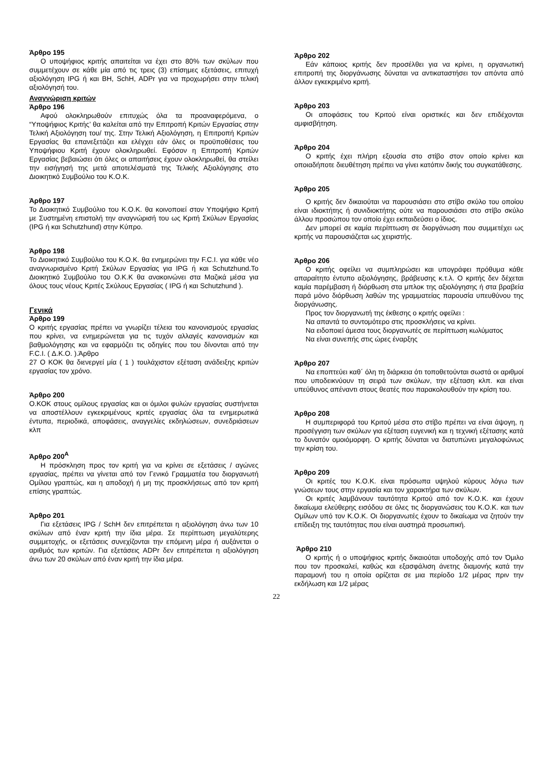Άρθρο 195
Ο υποψήφιος κριτής απαιτείται να έχει στο 80% των σκύλων που συμμετέχουν σε κάθε μία από τις τρεις (3) επίσημες εξετάσεις, επιτυχή αξιολόγηση IPG ή και BH, SchH, ADPr για να προχωρήσει στην τελική αξιολόγησή του.
Αναγνώριση κριτών
Άρθρο 196
Αφού ολοκληρωθούν επιτυχώς όλα τα προαναφερόμενα, ο “Υποψήφιος Κριτής’ θα καλείται από την Επιτροπή Κριτών Εργασίας στην Τελική Αξιολόγηση του/ της. Στην Τελική Αξιολόγηση, η Επιτροπή Κριτών Εργασίας θα επανεξετάζει και ελέγχει εάν όλες οι προϋποθέσεις του Υποψήφιου Κριτή έχουν ολοκληρωθεί. Εφόσον η Επιτροπή Κριτών Εργασίας βεβαιώσει ότι όλες οι απαιτήσεις έχουν ολοκληρωθεί, θα στείλει την εισήγησή της μετά αποτελέσματά της Τελικής Αξιολόγησης στο Διοικητικό Συμβούλιο του Κ.Ο.Κ.
Άρθρο 197
Το Διοικητικό Συμβούλιο του Κ.Ο.Κ. θα κοινοποιεί στον Υποψήφιο Κριτή με Συστημένη επιστολή την αναγνώρισή του ως Κριτή Σκύλων Εργασίας (IPG ή και Schutzhund) στην Κύπρο.
Άρθρο 198
Το Διοικητικό Συμβούλιο του Κ.Ο.Κ. θα ενημερώνει την F.C.I. για κάθε νέο αναγνωρισμένο Κριτή Σκύλων Εργασίας για IPG ή και Schutzhund.Το Διοικητικό Συμβούλιο του Ο.Κ.Κ θα ανακοινώνει στα Μαζικά μέσα για όλους τους νέους Κριτές Σκύλους Εργασίας ( IPG ή και Schutzhund ).
Γενικά
Άρθρο 199
Ο κριτής εργασίας πρέπει να γνωρίζει τέλεια του κανονισμούς εργασίας που κρίνει, να ενημερώνεται για τις τυχόν αλλαγές κανονισμών και βαθμολόγησης και να εφαρμόζει τις οδηγίες που του δίνονται από την F.C.I. ( Δ.Κ.Ο. ).Άρθρο
27 Ο ΚΟΚ θα διενεργεί μία ( 1 ) τουλάχιστον εξέταση ανάδειξης κριτών εργασίας τον χρόνο.
Άρθρο 200
Ο.ΚΟΚ στους ομίλους εργασίας και οι όμιλοι φυλών εργασίας συστήνεται να αποστέλλουν εγκεκριμένους κριτές εργασίας όλα τα ενημερωτικά έντυπα, περιοδικά, αποφάσεις, αναγγελίες εκδηλώσεων, συνεδριάσεων κλπ
Άρθρο 200<sup>Α</sup>
Η πρόσκληση προς τον κριτή για να κρίνει σε εξετάσεις / αγώνες εργασίας, πρέπει να γίνεται από τον Γενικό Γραμματέα του διοργανωτή Ομίλου γραπτώς, και η αποδοχή ή μη της προσκλήσεως από τον κριτή επίσης γραπτώς.
Άρθρο 201
Για εξετάσεις IPG / SchH δεν επιτρέπεται η αξιολόγηση άνω των 10 σκύλων από έναν κριτή την ίδια μέρα. Σε περίπτωση μεγαλύτερης συμμετοχής, οι εξετάσεις συνεχίζονται την επόμενη μέρα ή αυξάνεται ο αριθμός των κριτών. Για εξετάσεις ADPr δεν επιτρέπεται η αξιολόγηση άνω των 20 σκύλων από έναν κριτή την ίδια μέρα.
Άρθρο 202
Εάν κάποιος κριτής δεν προσέλθει για να κρίνει, η οργανωτική επιτροπή της διοργάνωσης δύναται να αντικαταστήσει τον απόντα από άλλον εγκεκριμένο κριτή.
Άρθρο 203
Οι αποφάσεις του Κριτού είναι οριστικές και δεν επιδέχονται αμφισβήτηση.
Άρθρο 204
Ο κριτής έχει πλήρη εξουσία στο στίβο στον οποίο κρίνει και οποιαδήποτε διευθέτηση πρέπει να γίνει κατόπιν δικής του συγκατάθεσης.
Άρθρο 205
Ο κριτής δεν δικαιούται να παρουσιάσει στο στίβο σκύλο του οποίου είναι ιδιοκτήτης ή συνιδιοκτήτης ούτε να παρουσιάσει στο στίβο σκύλο άλλου προσώπου τον οποίο έχει εκπαιδεύσει ο ίδιος.
Δεν μπορεί σε καμία περίπτωση σε διοργάνωση που συμμετέχει ως κριτής να παρουσιάζεται ως χειριστής.
Άρθρο 206
Ο κριτής οφείλει να συμπληρώσει και υπογράφει πρόθυμα κάθε απαραίτητο έντυπο αξιολόγησης, βράβευσης κ.τ.λ. Ο κριτής δεν δέχεται καμία παρέμβαση ή διόρθωση στα μπλοκ της αξιολόγησης ή στα βραβεία παρά μόνο διόρθωση λαθών της γραμματείας παρουσία υπευθύνου της διοργάνωσης.
Προς τον διοργανωτή της έκθεσης ο κριτής οφείλει :
Να απαντά το συντομότερο στις προσκλήσεις να κρίνει.
Να ειδοποιεί άμεσα τους διοργανωτές σε περίπτωση κωλύματος
Να είναι συνεπής στις ώρες έναρξης
Άρθρο 207
Να εποπτεύει καθ΄ όλη τη διάρκεια ότι τοποθετούνται σωστά οι αριθμοί που υποδεικνύουν τη σειρά των σκύλων, την εξέταση κλπ. και είναι υπεύθυνος απέναντι στους θεατές που παρακολουθούν την κρίση του.
Άρθρο 208
Η συμπεριφορά του Κριτού μέσα στο στίβο πρέπει να είναι άψογη, η προσέγγιση των σκύλων για εξέταση ευγενική και η τεχνική εξέτασης κατά το δυνατόν ομοιόμορφη. Ο κριτής δύναται να διατυπώνει μεγαλοφώνως την κρίση του.
Άρθρο 209
Οι κριτές του Κ.Ο.Κ. είναι πρόσωπα υψηλού κύρους λόγω των γνώσεων τους στην εργασία και τον χαρακτήρα των σκύλων.
Οι κριτές λαμβάνουν ταυτότητα Κριτού από τον Κ.Ο.Κ. και έχουν δικαίωμα ελεύθερης εισόδου σε όλες τις διοργανώσεις του Κ.Ο.Κ. και των Ομίλων υπό τον Κ.Ο.Κ. Οι διοργανωτές έχουν το δικαίωμα να ζητούν την επίδειξη της ταυτότητας που είναι αυστηρά προσωπική.
Άρθρο 210
Ο κριτής ή ο υποψήφιος κριτής δικαιούται υποδοχής από τον Όμιλο που τον προσκαλεί, καθώς και εξασφάλιση άνετης διαμονής κατά την παραμονή του η οποία ορίζεται σε μια περίοδο 1/2 μέρας πριν την εκδήλωση και 1/2 μέρας
22